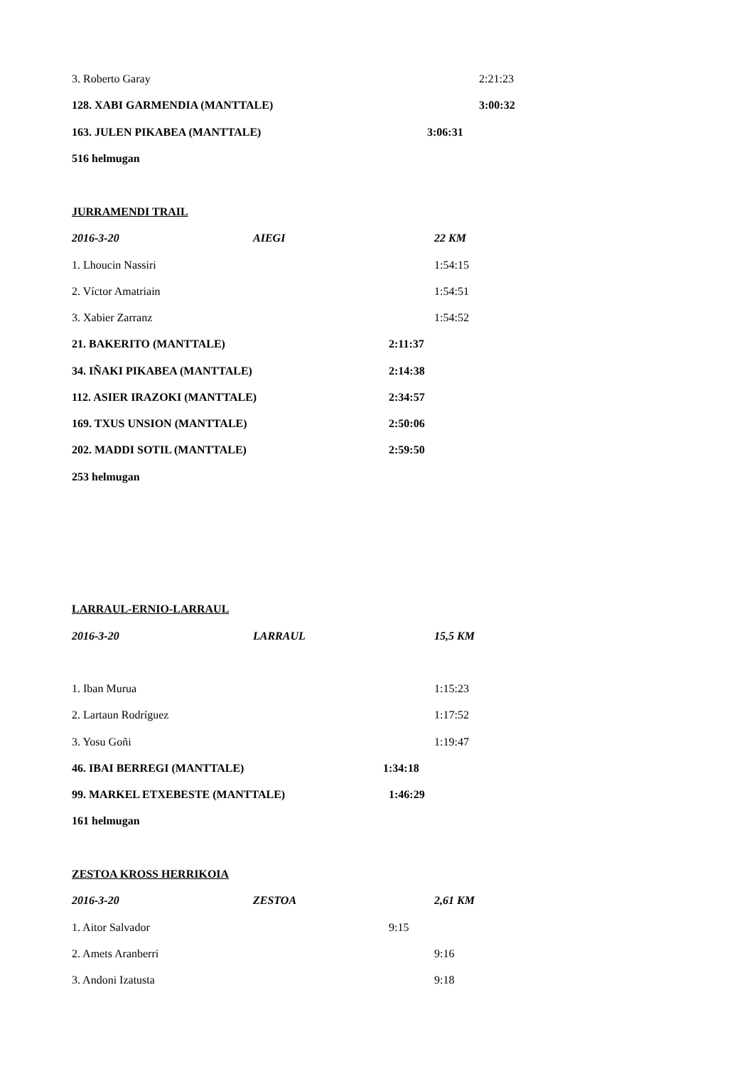3. Roberto Garay 2:21:23
128. XABI GARMENDIA (MANTTALE) 3:00:32
163. JULEN PIKABEA (MANTTALE) 3:06:31
516 helmugan
JURRAMENDI TRAIL
2016-3-20 AIEGI 22 KM
1. Lhoucin Nassiri 1:54:15
2. Víctor Amatriain 1:54:51
3. Xabier Zarranz 1:54:52
21. BAKERITO (MANTTALE) 2:11:37
34. IÑAKI PIKABEA (MANTTALE) 2:14:38
112. ASIER IRAZOKI (MANTTALE) 2:34:57
169. TXUS UNSION (MANTTALE) 2:50:06
202. MADDI SOTIL (MANTTALE) 2:59:50
253 helmugan
LARRAUL-ERNIO-LARRAUL
2016-3-20 LARRAUL 15,5 KM
1. Iban Murua 1:15:23
2. Lartaun Rodríguez 1:17:52
3. Yosu Goñi 1:19:47
46. IBAI BERREGI (MANTTALE) 1:34:18
99. MARKEL ETXEBESTE (MANTTALE) 1:46:29
161 helmugan
ZESTOA KROSS HERRIKOIA
2016-3-20 ZESTOA 2,61 KM
1. Aitor Salvador 9:15
2. Amets Aranberri 9:16
3. Andoni Izatusta 9:18